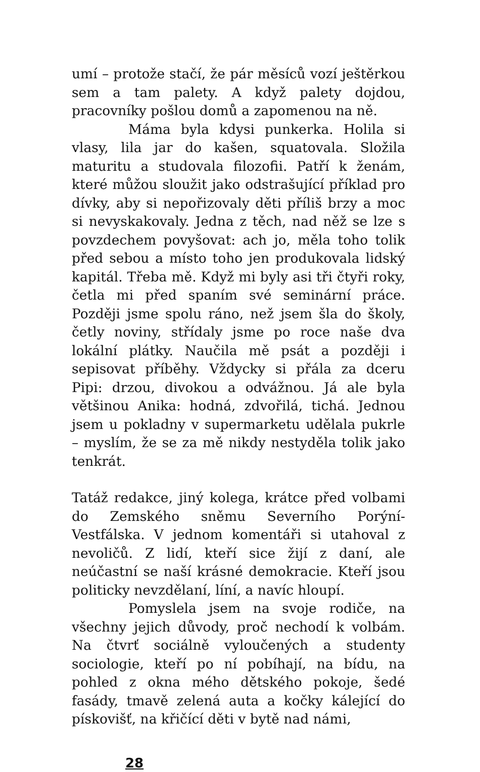umí – protože stačí, že pár měsíců vozí ještěrkou sem a tam palety. A když palety dojdou, pracovníky pošlou domů a zapomenou na ně.
Máma byla kdysi punkerka. Holila si vlasy, lila jar do kašen, squatovala. Složila maturitu a studovala filozofii. Patří k ženám, které můžou sloužit jako odstrašující příklad pro dívky, aby si nepořizovaly děti příliš brzy a moc si nevyskakovaly. Jedna z těch, nad něž se lze s povzdechem povyšovat: ach jo, měla toho tolik před sebou a místo toho jen produkovala lidský kapitál. Třeba mě. Když mi byly asi tři čtyři roky, četla mi před spaním své seminární práce. Později jsme spolu ráno, než jsem šla do školy, četly noviny, střídaly jsme po roce naše dva lokální plátky. Naučila mě psát a později i sepisovat příběhy. Vždycky si přála za dceru Pipi: drzou, divokou a odvážnou. Já ale byla většinou Anika: hodná, zdvořilá, tichá. Jednou jsem u pokladny v supermarketu udělala pukrle – myslím, že se za mě nikdy nestyděla tolik jako tenkrát.
Tatáž redakce, jiný kolega, krátce před volbami do Zemského sněmu Severního Porýní-Vestfálska. V jednom komentáři si utahoval z nevoličů. Z lidí, kteří sice žijí z daní, ale neúčastní se naší krásné demokracie. Kteří jsou politicky nevzdělaní, líní, a navíc hloupí.
Pomyslela jsem na svoje rodiče, na všechny jejich důvody, proč nechodí k volbám. Na čtvrť sociálně vyloučených a studenty sociologie, kteří po ní pobíhají, na bídu, na pohled z okna mého dětského pokoje, šedé fasády, tmavě zelená auta a kočky kálející do pískovišť, na křičící děti v bytě nad námi,
28